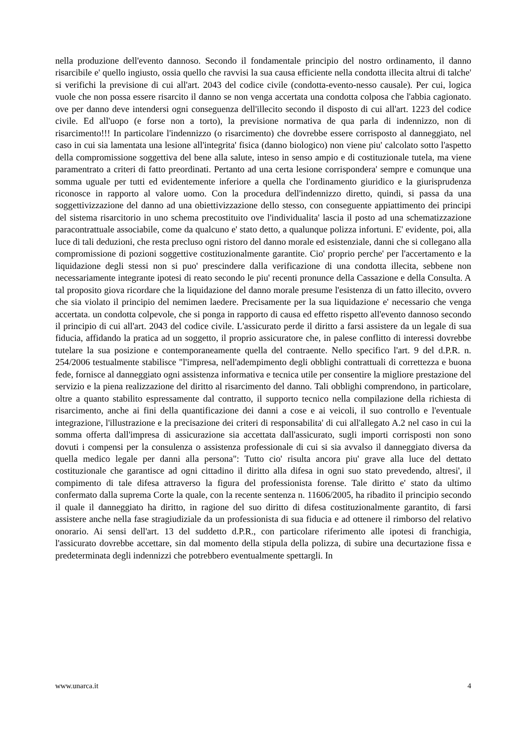nella produzione dell'evento dannoso. Secondo il fondamentale principio del nostro ordinamento, il danno risarcibile e' quello ingiusto, ossia quello che ravvisi la sua causa efficiente nella condotta illecita altrui di talche' si verifichi la previsione di cui all'art. 2043 del codice civile (condotta-evento-nesso causale). Per cui, logica vuole che non possa essere risarcito il danno se non venga accertata una condotta colposa che l'abbia cagionato. ove per danno deve intendersi ogni conseguenza dell'illecito secondo il disposto di cui all'art. 1223 del codice civile. Ed all'uopo (e forse non a torto), la previsione normativa de qua parla di indennizzo, non di risarcimento!!! In particolare l'indennizzo (o risarcimento) che dovrebbe essere corrisposto al danneggiato, nel caso in cui sia lamentata una lesione all'integrita' fisica (danno biologico) non viene piu' calcolato sotto l'aspetto della compromissione soggettiva del bene alla salute, inteso in senso ampio e di costituzionale tutela, ma viene paramentrato a criteri di fatto preordinati. Pertanto ad una certa lesione corrispondera' sempre e comunque una somma uguale per tutti ed evidentemente inferiore a quella che l'ordinamento giuridico e la giurisprudenza riconosce in rapporto al valore uomo. Con la procedura dell'indennizzo diretto, quindi, si passa da una soggettivizzazione del danno ad una obiettivizzazione dello stesso, con conseguente appiattimento dei principi del sistema risarcitorio in uno schema precostituito ove l'individualita' lascia il posto ad una schematizzazione paracontrattuale associabile, come da qualcuno e' stato detto, a qualunque polizza infortuni. E' evidente, poi, alla luce di tali deduzioni, che resta precluso ogni ristoro del danno morale ed esistenziale, danni che si collegano alla compromissione di pozioni soggettive costituzionalmente garantite. Cio' proprio perche' per l'accertamento e la liquidazione degli stessi non si puo' prescindere dalla verificazione di una condotta illecita, sebbene non necessariamente integrante ipotesi di reato secondo le piu' recenti pronunce della Cassazione e della Consulta. A tal proposito giova ricordare che la liquidazione del danno morale presume l'esistenza di un fatto illecito, ovvero che sia violato il principio del nemimen laedere. Precisamente per la sua liquidazione e' necessario che venga accertata. un condotta colpevole, che si ponga in rapporto di causa ed effetto rispetto all'evento dannoso secondo il principio di cui all'art. 2043 del codice civile. L'assicurato perde il diritto a farsi assistere da un legale di sua fiducia, affidando la pratica ad un soggetto, il proprio assicuratore che, in palese conflitto di interessi dovrebbe tutelare la sua posizione e contemporaneamente quella del contraente. Nello specifico l'art. 9 del d.P.R. n. 254/2006 testualmente stabilisce "l'impresa, nell'adempimento degli obblighi contrattuali di correttezza e buona fede, fornisce al danneggiato ogni assistenza informativa e tecnica utile per consentire la migliore prestazione del servizio e la piena realizzazione del diritto al risarcimento del danno. Tali obblighi comprendono, in particolare, oltre a quanto stabilito espressamente dal contratto, il supporto tecnico nella compilazione della richiesta di risarcimento, anche ai fini della quantificazione dei danni a cose e ai veicoli, il suo controllo e l'eventuale integrazione, l'illustrazione e la precisazione dei criteri di responsabilita' di cui all'allegato A.2 nel caso in cui la somma offerta dall'impresa di assicurazione sia accettata dall'assicurato, sugli importi corrisposti non sono dovuti i compensi per la consulenza o assistenza professionale di cui si sia avvalso il danneggiato diversa da quella medico legale per danni alla persona": Tutto cio' risulta ancora piu' grave alla luce del dettato costituzionale che garantisce ad ogni cittadino il diritto alla difesa in ogni suo stato prevedendo, altresi', il compimento di tale difesa attraverso la figura del professionista forense. Tale diritto e' stato da ultimo confermato dalla suprema Corte la quale, con la recente sentenza n. 11606/2005, ha ribadito il principio secondo il quale il danneggiato ha diritto, in ragione del suo diritto di difesa costituzionalmente garantito, di farsi assistere anche nella fase stragiudiziale da un professionista di sua fiducia e ad ottenere il rimborso del relativo onorario. Ai sensi dell'art. 13 del suddetto d.P.R., con particolare riferimento alle ipotesi di franchigia, l'assicurato dovrebbe accettare, sin dal momento della stipula della polizza, di subire una decurtazione fissa e predeterminata degli indennizzi che potrebbero eventualmente spettargli. In
www.unarca.it 4